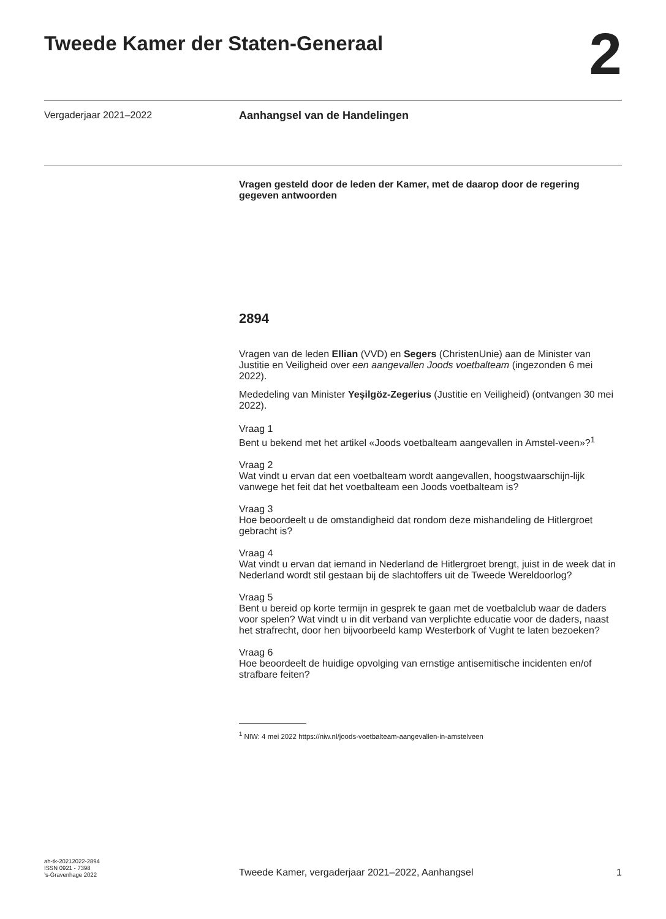Tweede Kamer der Staten-Generaal
2
Vergaderjaar 2021–2022
Aanhangsel van de Handelingen
Vragen gesteld door de leden der Kamer, met de daarop door de regering gegeven antwoorden
2894
Vragen van de leden Ellian (VVD) en Segers (ChristenUnie) aan de Minister van Justitie en Veiligheid over een aangevallen Joods voetbalteam (ingezonden 6 mei 2022).
Mededeling van Minister Yeşilgöz-Zegerius (Justitie en Veiligheid) (ontvangen 30 mei 2022).
Vraag 1
Bent u bekend met het artikel «Joods voetbalteam aangevallen in Amstel-veen»?<sup>1</sup>
Vraag 2
Wat vindt u ervan dat een voetbalteam wordt aangevallen, hoogstwaarschijn-lijk vanwege het feit dat het voetbalteam een Joods voetbalteam is?
Vraag 3
Hoe beoordeelt u de omstandigheid dat rondom deze mishandeling de Hitlergroet gebracht is?
Vraag 4
Wat vindt u ervan dat iemand in Nederland de Hitlergroet brengt, juist in de week dat in Nederland wordt stil gestaan bij de slachtoffers uit de Tweede Wereldoorlog?
Vraag 5
Bent u bereid op korte termijn in gesprek te gaan met de voetbalclub waar de daders voor spelen? Wat vindt u in dit verband van verplichte educatie voor de daders, naast het strafrecht, door hen bijvoorbeeld kamp Westerbork of Vught te laten bezoeken?
Vraag 6
Hoe beoordeelt de huidige opvolging van ernstige antisemitische incidenten en/of strafbare feiten?
<sup>1</sup> NIW: 4 mei 2022 https://niw.nl/joods-voetbalteam-aangevallen-in-amstelveen
ah-tk-20212022-2894
ISSN 0921 - 7398
’s-Gravenhage 2022
Tweede Kamer, vergaderjaar 2021–2022, Aanhangsel
1